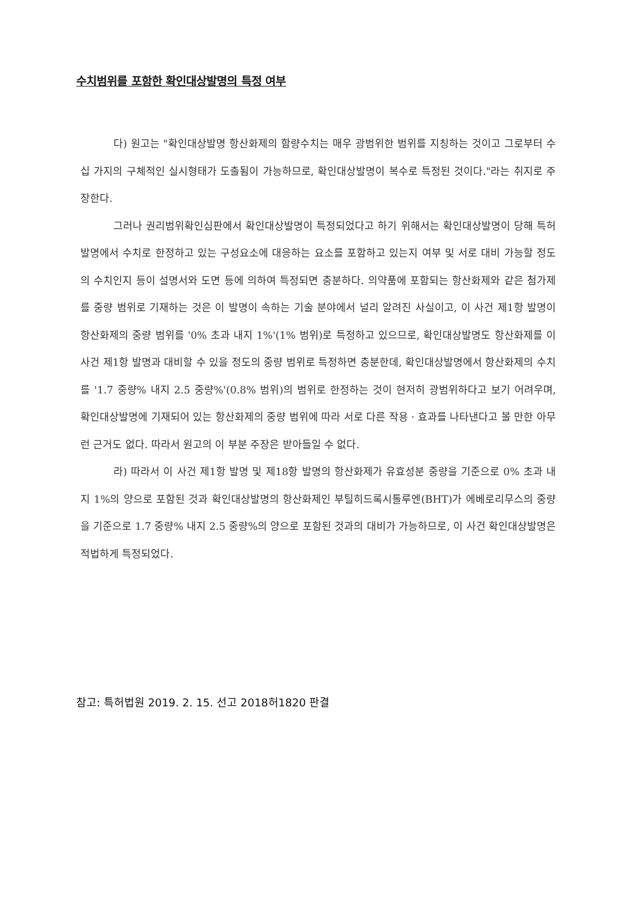수치범위를 포함한 확인대상발명의 특정 여부
다) 원고는 "확인대상발명 항산화제의 함량수치는 매우 광범위한 범위를 지칭하는 것이고 그로부터 수십 가지의 구체적인 실시형태가 도출됨이 가능하므로, 확인대상발명이 복수로 특정된 것이다."라는 취지로 주장한다.
그러나 권리범위확인심판에서 확인대상발명이 특정되었다고 하기 위해서는 확인대상발명이 당해 특허발명에서 수치로 한정하고 있는 구성요소에 대응하는 요소를 포함하고 있는지 여부 및 서로 대비 가능할 정도의 수치인지 등이 설명서와 도면 등에 의하여 특정되면 충분하다. 의약품에 포함되는 항산화제와 같은 첨가제를 중량 범위로 기재하는 것은 이 발명이 속하는 기술 분야에서 널리 알려진 사실이고, 이 사건 제1항 발명이 항산화제의 중량 범위를 '0% 초과 내지 1%'(1% 범위)로 특정하고 있으므로, 확인대상발명도 항산화제를 이 사건 제1항 발명과 대비할 수 있을 정도의 중량 범위로 특정하면 충분한데, 확인대상발명에서 항산화제의 수치를 '1.7 중량% 내지 2.5 중량%'(0.8% 범위)의 범위로 한정하는 것이 현저히 광범위하다고 보기 어려우며, 확인대상발명에 기재되어 있는 항산화제의 중량 범위에 따라 서로 다른 작용 · 효과를 나타낸다고 볼 만한 아무런 근거도 없다. 따라서 원고의 이 부분 주장은 받아들일 수 없다.
라) 따라서 이 사건 제1항 발명 및 제18항 발명의 항산화제가 유효성분 중량을 기준으로 0% 초과 내지 1%의 양으로 포함된 것과 확인대상발명의 항산화제인 부틸히드록시톨루엔(BHT)가 에베로리무스의 중량을 기준으로 1.7 중량% 내지 2.5 중량%의 양으로 포함된 것과의 대비가 가능하므로, 이 사건 확인대상발명은 적법하게 특정되었다.
참고: 특허법원 2019. 2. 15. 선고 2018허1820 판결